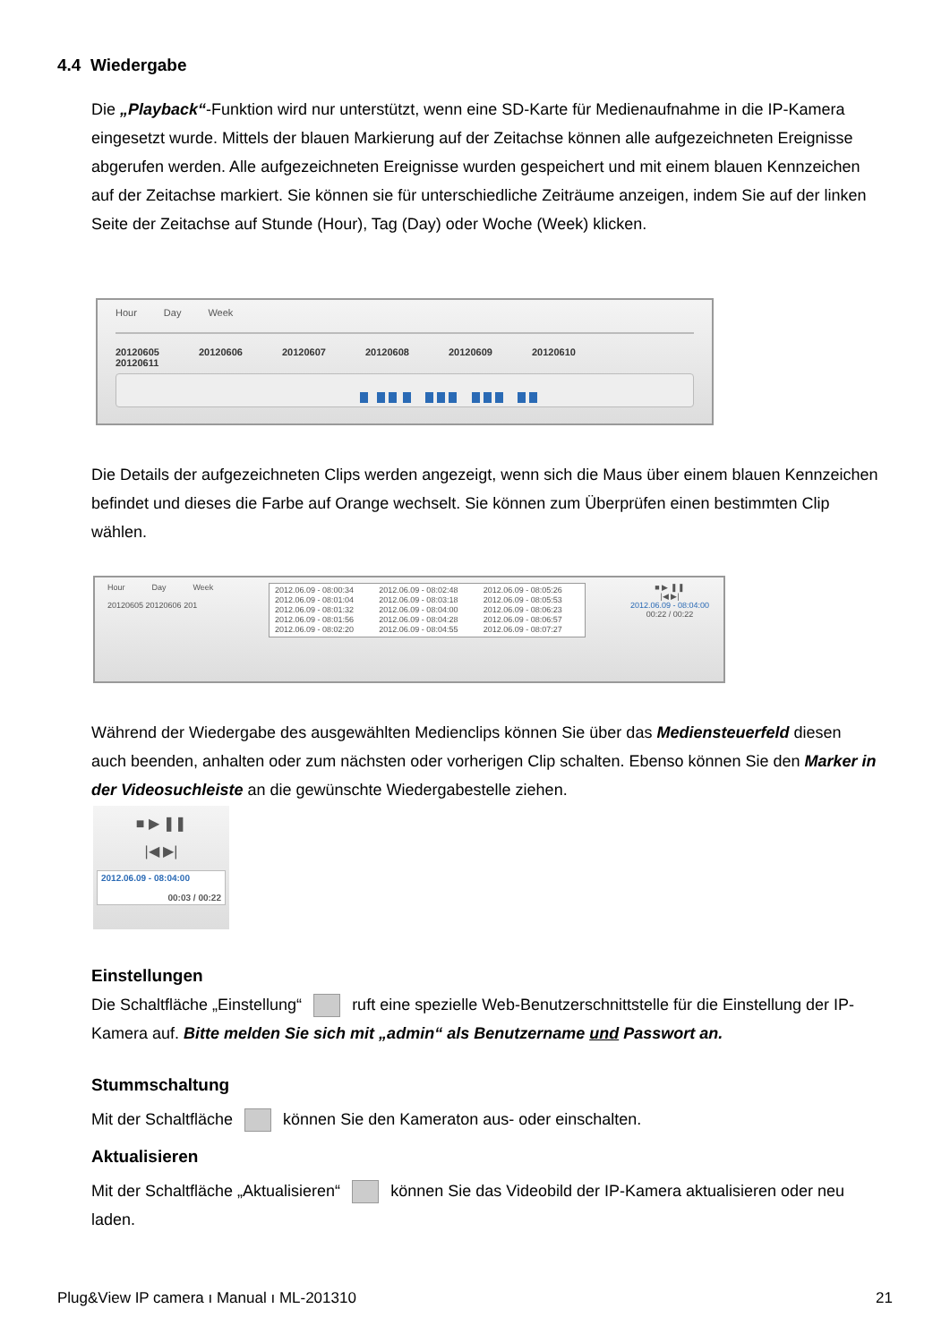4.4 Wiedergabe
Die „Playback“-Funktion wird nur unterstützt, wenn eine SD-Karte für Medienaufnahme in die IP-Kamera eingesetzt wurde. Mittels der blauen Markierung auf der Zeitachse können alle aufgezeichneten Ereignisse abgerufen werden. Alle aufgezeichneten Ereignisse wurden gespeichert und mit einem blauen Kennzeichen auf der Zeitachse markiert. Sie können sie für unterschiedliche Zeiträume anzeigen, indem Sie auf der linken Seite der Zeitachse auf Stunde (Hour), Tag (Day) oder Woche (Week) klicken.
Hour Day Week
20120605 20120606 20120607 20120608 20120609 20120610 20120611
Die Details der aufgezeichneten Clips werden angezeigt, wenn sich die Maus über einem blauen Kennzeichen befindet und dieses die Farbe auf Orange wechselt. Sie können zum Überprüfen einen bestimmten Clip wählen.
Hour Day Week
20120605 20120606 201
2012.06.09 - 08:00:34
2012.06.09 - 08:01:04
2012.06.09 - 08:01:32
2012.06.09 - 08:01:56
2012.06.09 - 08:02:20
2012.06.09 - 08:02:48
2012.06.09 - 08:03:18
2012.06.09 - 08:04:00
2012.06.09 - 08:04:28
2012.06.09 - 08:04:55
2012.06.09 - 08:05:26
2012.06.09 - 08:05:53
2012.06.09 - 08:06:23
2012.06.09 - 08:06:57
2012.06.09 - 08:07:27
■ ▶ ❚❚
|◀ ▶|
2012.06.09 - 08:04:00
00:22 / 00:22
Während der Wiedergabe des ausgewählten Medienclips können Sie über das Mediensteuerfeld diesen auch beenden, anhalten oder zum nächsten oder vorherigen Clip schalten. Ebenso können Sie den Marker in der Videosuchleiste an die gewünschte Wiedergabestelle ziehen.
■ ▶ ❚❚
|◀ ▶|
2012.06.09 - 08:04:00
00:03 / 00:22
Einstellungen
Die Schaltfläche „Einstellung“ ruft eine spezielle Web-Benutzerschnittstelle für die Einstellung der IP-Kamera auf. Bitte melden Sie sich mit „admin“ als Benutzername und Passwort an.
Stummschaltung
Mit der Schaltfläche können Sie den Kameraton aus- oder einschalten.
Aktualisieren
Mit der Schaltfläche „Aktualisieren“ können Sie das Videobild der IP-Kamera aktualisieren oder neu laden.
Plug&View IP camera ı Manual ı ML-201310 21